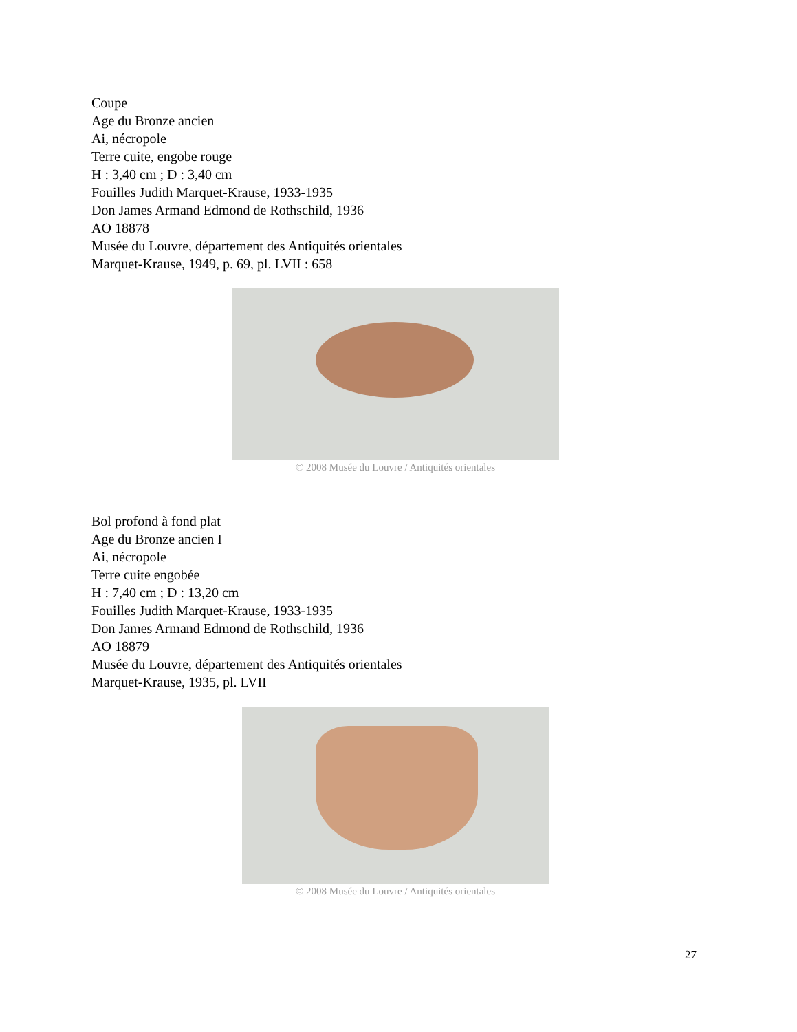Coupe
Age du Bronze ancien
Ai, nécropole
Terre cuite, engobe rouge
H : 3,40 cm ; D : 3,40 cm
Fouilles Judith Marquet-Krause, 1933-1935
Don James Armand Edmond de Rothschild, 1936
AO 18878
Musée du Louvre, département des Antiquités orientales
Marquet-Krause, 1949, p. 69, pl. LVII : 658
© 2008 Musée du Louvre / Antiquités orientales
Bol profond à fond plat
Age du Bronze ancien I
Ai, nécropole
Terre cuite engobée
H : 7,40 cm ; D : 13,20 cm
Fouilles Judith Marquet-Krause, 1933-1935
Don James Armand Edmond de Rothschild, 1936
AO 18879
Musée du Louvre, département des Antiquités orientales
Marquet-Krause, 1935, pl. LVII
© 2008 Musée du Louvre / Antiquités orientales
27